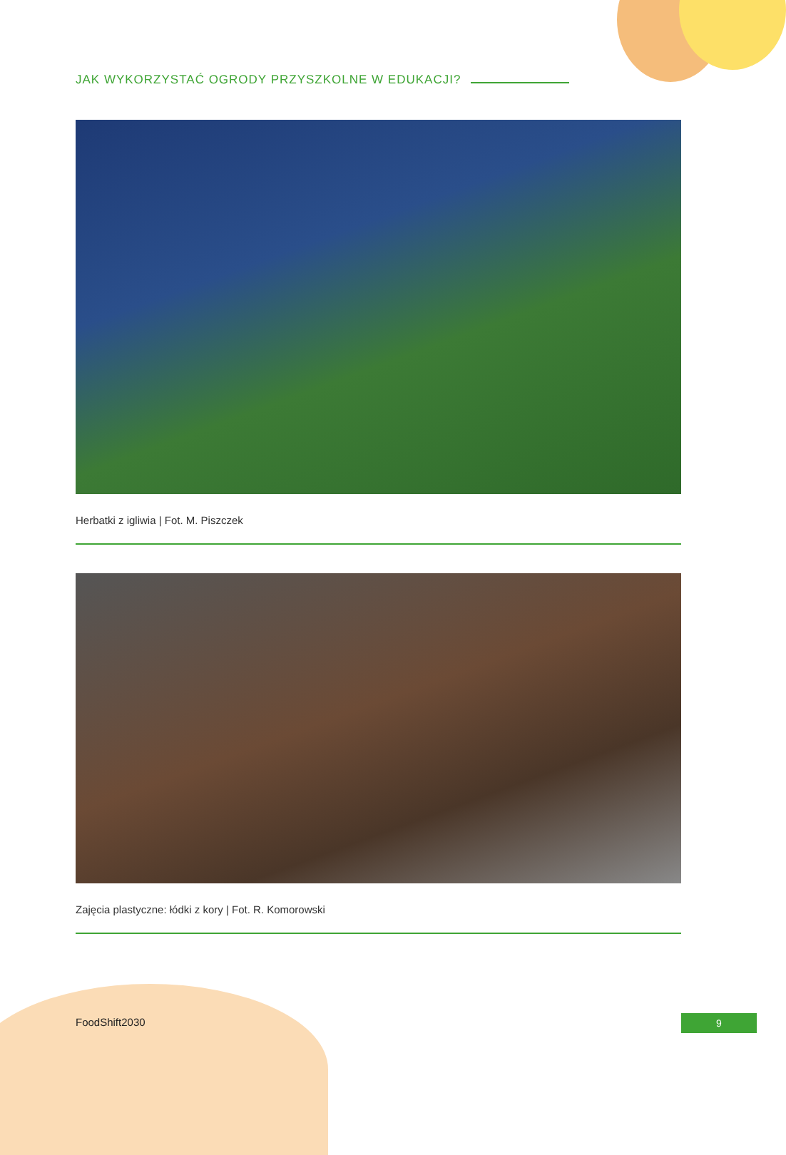JAK WYKORZYSTAĆ OGRODY PRZYSZKOLNE W EDUKACJI?
Herbatki z igliwia | Fot. M. Piszczek
Zajęcia plastyczne: łódki z kory | Fot. R. Komorowski
FoodShift2030 9